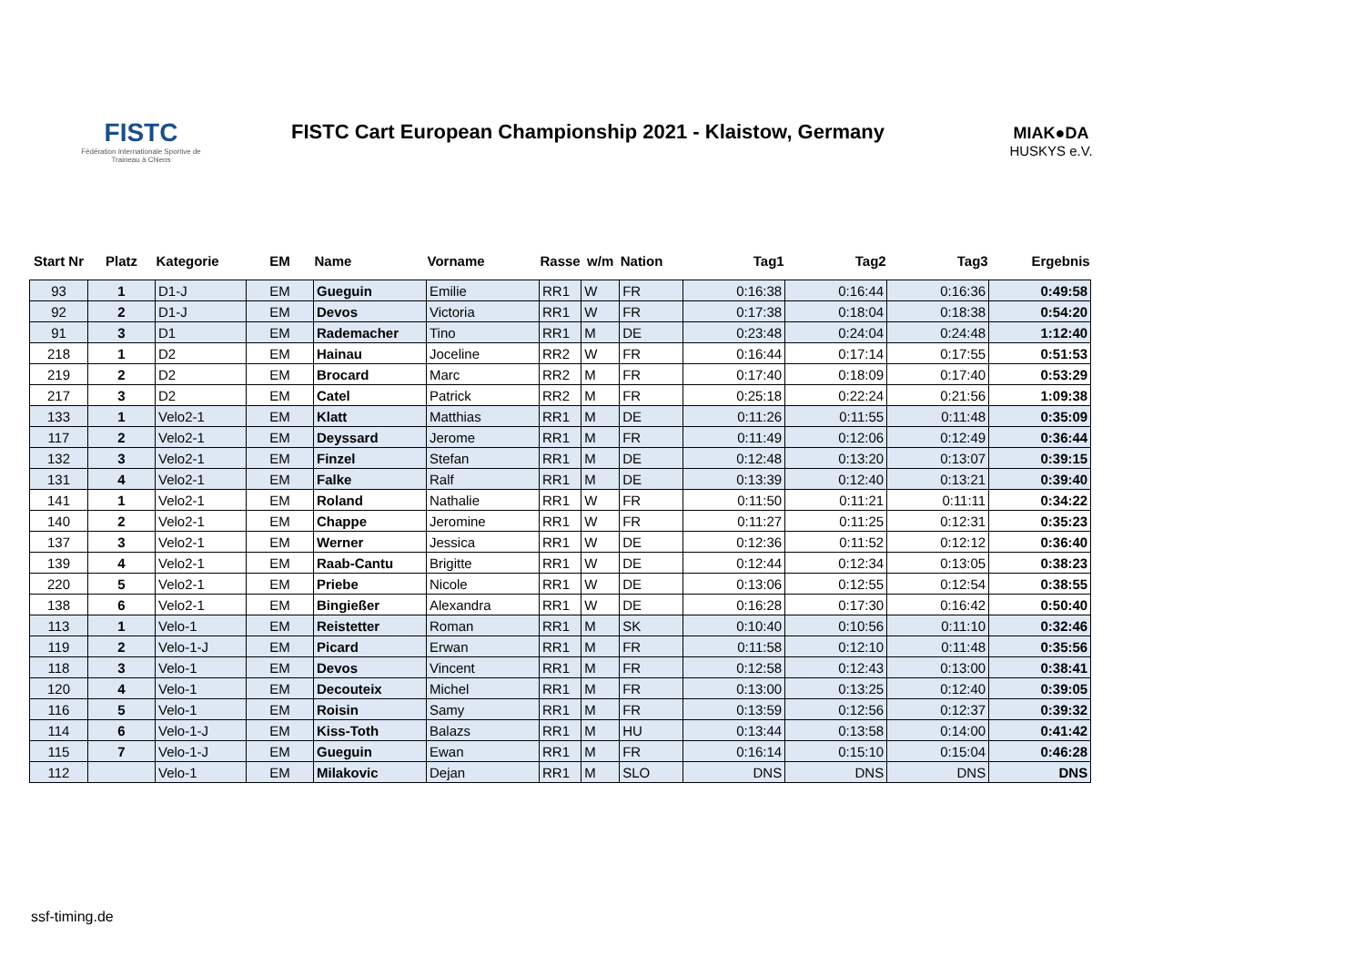FISTC
Fédération Internationale Sportive de Traineau à Chiens
FISTC Cart European Championship 2021 - Klaistow, Germany
MIAK●DA
HUSKYS e.V.
| Start Nr | Platz | Kategorie | EM | Name | Vorname | Rasse | w/m | Nation | Tag1 | Tag2 | Tag3 | Ergebnis |
| --- | --- | --- | --- | --- | --- | --- | --- | --- | --- | --- | --- | --- |
| 93 | 1 | D1-J | EM | Gueguin | Emilie | RR1 | W | FR | 0:16:38 | 0:16:44 | 0:16:36 | 0:49:58 |
| 92 | 2 | D1-J | EM | Devos | Victoria | RR1 | W | FR | 0:17:38 | 0:18:04 | 0:18:38 | 0:54:20 |
| 91 | 3 | D1 | EM | Rademacher | Tino | RR1 | M | DE | 0:23:48 | 0:24:04 | 0:24:48 | 1:12:40 |
| 218 | 1 | D2 | EM | Hainau | Joceline | RR2 | W | FR | 0:16:44 | 0:17:14 | 0:17:55 | 0:51:53 |
| 219 | 2 | D2 | EM | Brocard | Marc | RR2 | M | FR | 0:17:40 | 0:18:09 | 0:17:40 | 0:53:29 |
| 217 | 3 | D2 | EM | Catel | Patrick | RR2 | M | FR | 0:25:18 | 0:22:24 | 0:21:56 | 1:09:38 |
| 133 | 1 | Velo2-1 | EM | Klatt | Matthias | RR1 | M | DE | 0:11:26 | 0:11:55 | 0:11:48 | 0:35:09 |
| 117 | 2 | Velo2-1 | EM | Deyssard | Jerome | RR1 | M | FR | 0:11:49 | 0:12:06 | 0:12:49 | 0:36:44 |
| 132 | 3 | Velo2-1 | EM | Finzel | Stefan | RR1 | M | DE | 0:12:48 | 0:13:20 | 0:13:07 | 0:39:15 |
| 131 | 4 | Velo2-1 | EM | Falke | Ralf | RR1 | M | DE | 0:13:39 | 0:12:40 | 0:13:21 | 0:39:40 |
| 141 | 1 | Velo2-1 | EM | Roland | Nathalie | RR1 | W | FR | 0:11:50 | 0:11:21 | 0:11:11 | 0:34:22 |
| 140 | 2 | Velo2-1 | EM | Chappe | Jeromine | RR1 | W | FR | 0:11:27 | 0:11:25 | 0:12:31 | 0:35:23 |
| 137 | 3 | Velo2-1 | EM | Werner | Jessica | RR1 | W | DE | 0:12:36 | 0:11:52 | 0:12:12 | 0:36:40 |
| 139 | 4 | Velo2-1 | EM | Raab-Cantu | Brigitte | RR1 | W | DE | 0:12:44 | 0:12:34 | 0:13:05 | 0:38:23 |
| 220 | 5 | Velo2-1 | EM | Priebe | Nicole | RR1 | W | DE | 0:13:06 | 0:12:55 | 0:12:54 | 0:38:55 |
| 138 | 6 | Velo2-1 | EM | Bingießer | Alexandra | RR1 | W | DE | 0:16:28 | 0:17:30 | 0:16:42 | 0:50:40 |
| 113 | 1 | Velo-1 | EM | Reistetter | Roman | RR1 | M | SK | 0:10:40 | 0:10:56 | 0:11:10 | 0:32:46 |
| 119 | 2 | Velo-1-J | EM | Picard | Erwan | RR1 | M | FR | 0:11:58 | 0:12:10 | 0:11:48 | 0:35:56 |
| 118 | 3 | Velo-1 | EM | Devos | Vincent | RR1 | M | FR | 0:12:58 | 0:12:43 | 0:13:00 | 0:38:41 |
| 120 | 4 | Velo-1 | EM | Decouteix | Michel | RR1 | M | FR | 0:13:00 | 0:13:25 | 0:12:40 | 0:39:05 |
| 116 | 5 | Velo-1 | EM | Roisin | Samy | RR1 | M | FR | 0:13:59 | 0:12:56 | 0:12:37 | 0:39:32 |
| 114 | 6 | Velo-1-J | EM | Kiss-Toth | Balazs | RR1 | M | HU | 0:13:44 | 0:13:58 | 0:14:00 | 0:41:42 |
| 115 | 7 | Velo-1-J | EM | Gueguin | Ewan | RR1 | M | FR | 0:16:14 | 0:15:10 | 0:15:04 | 0:46:28 |
| 112 | | Velo-1 | EM | Milakovic | Dejan | RR1 | M | SLO | DNS | DNS | DNS | DNS |
ssf-timing.de